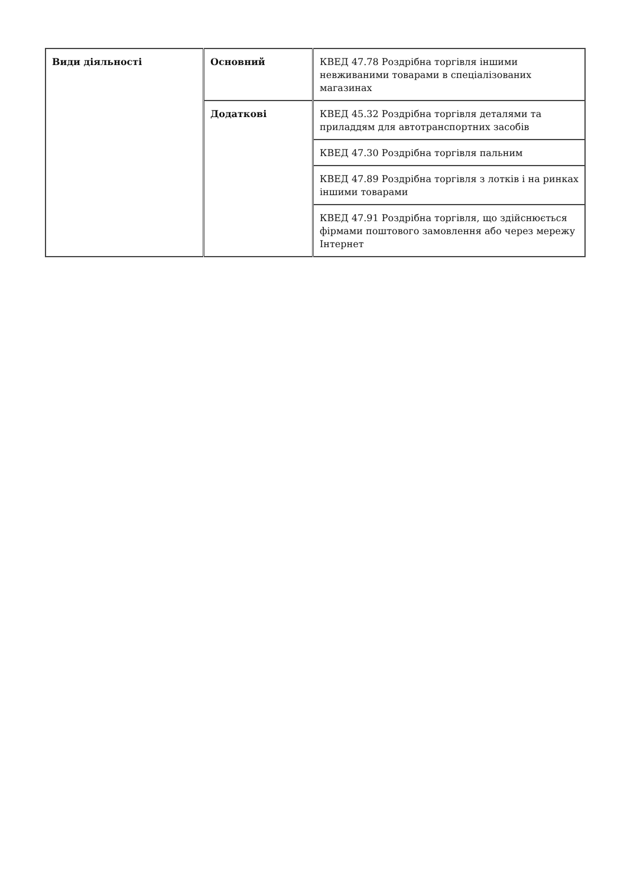| Види діяльності | Основний | КВЕД 47.78 Роздрібна торгівля іншими невживаними товарами в спеціалізованих магазинах |
| | Додаткові | КВЕД 45.32 Роздрібна торгівля деталями та приладдям для автотранспортних засобів |
| | | КВЕД 47.30 Роздрібна торгівля пальним |
| | | КВЕД 47.89 Роздрібна торгівля з лотків і на ринках іншими товарами |
| | | КВЕД 47.91 Роздрібна торгівля, що здійснюється фірмами поштового замовлення або через мережу Інтернет |